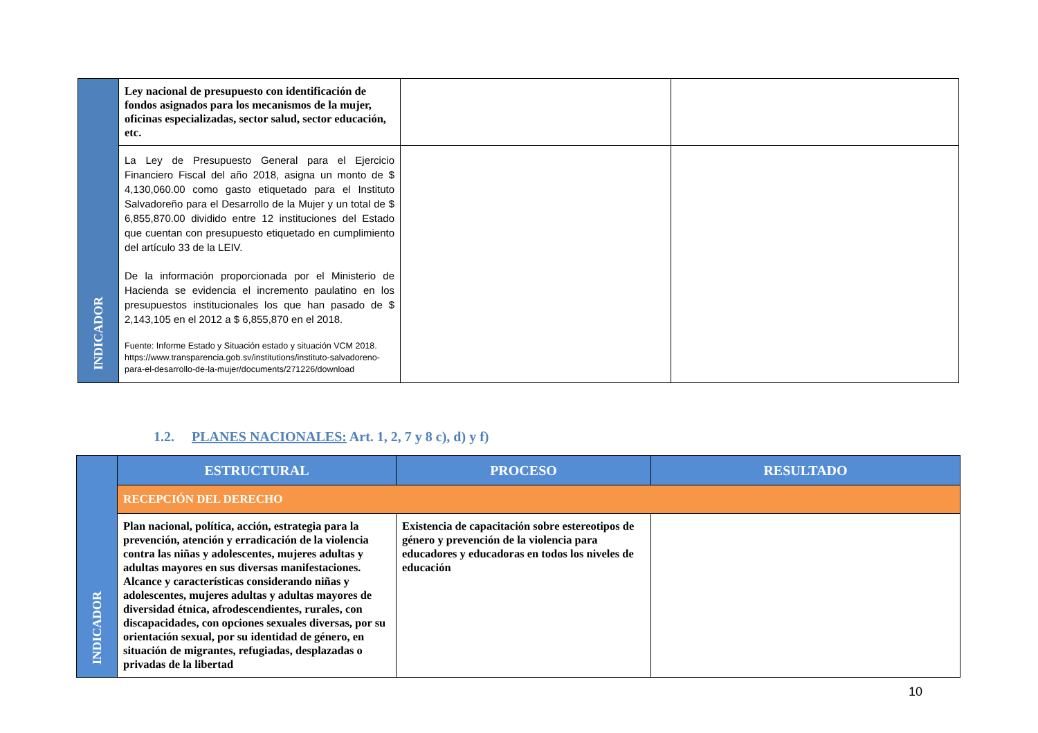| INDICADOR | Ley nacional de presupuesto con identificación de fondos asignados para los mecanismos de la mujer, oficinas especializadas, sector salud, sector educación, etc. | | |
| | La Ley de Presupuesto General para el Ejercicio Financiero Fiscal del año 2018, asigna un monto de $ 4,130,060.00 como gasto etiquetado para el Instituto Salvadoreño para el Desarrollo de la Mujer y un total de $ 6,855,870.00 dividido entre 12 instituciones del Estado que cuentan con presupuesto etiquetado en cumplimiento del artículo 33 de la LEIV. De la información proporcionada por el Ministerio de Hacienda se evidencia el incremento paulatino en los presupuestos institucionales los que han pasado de $ 2,143,105 en el 2012 a $ 6,855,870 en el 2018. Fuente: Informe Estado y Situación estado y situación VCM 2018. https://www.transparencia.gob.sv/institutions/instituto-salvadoreno-para-el-desarrollo-de-la-mujer/documents/271226/download | | |
1.2. PLANES NACIONALES: Art. 1, 2, 7 y 8 c), d) y f)
| INDICADOR | ESTRUCTURAL | PROCESO | RESULTADO |
| | RECEPCIÓN DEL DERECHO | | |
| | Plan nacional, política, acción, estrategia para la prevención, atención y erradicación de la violencia contra las niñas y adolescentes, mujeres adultas y adultas mayores en sus diversas manifestaciones. Alcance y características considerando niñas y adolescentes, mujeres adultas y adultas mayores de diversidad étnica, afrodescendientes, rurales, con discapacidades, con opciones sexuales diversas, por su orientación sexual, por su identidad de género, en situación de migrantes, refugiadas, desplazadas o privadas de la libertad | Existencia de capacitación sobre estereotipos de género y prevención de la violencia para educadores y educadoras en todos los niveles de educación | |
10